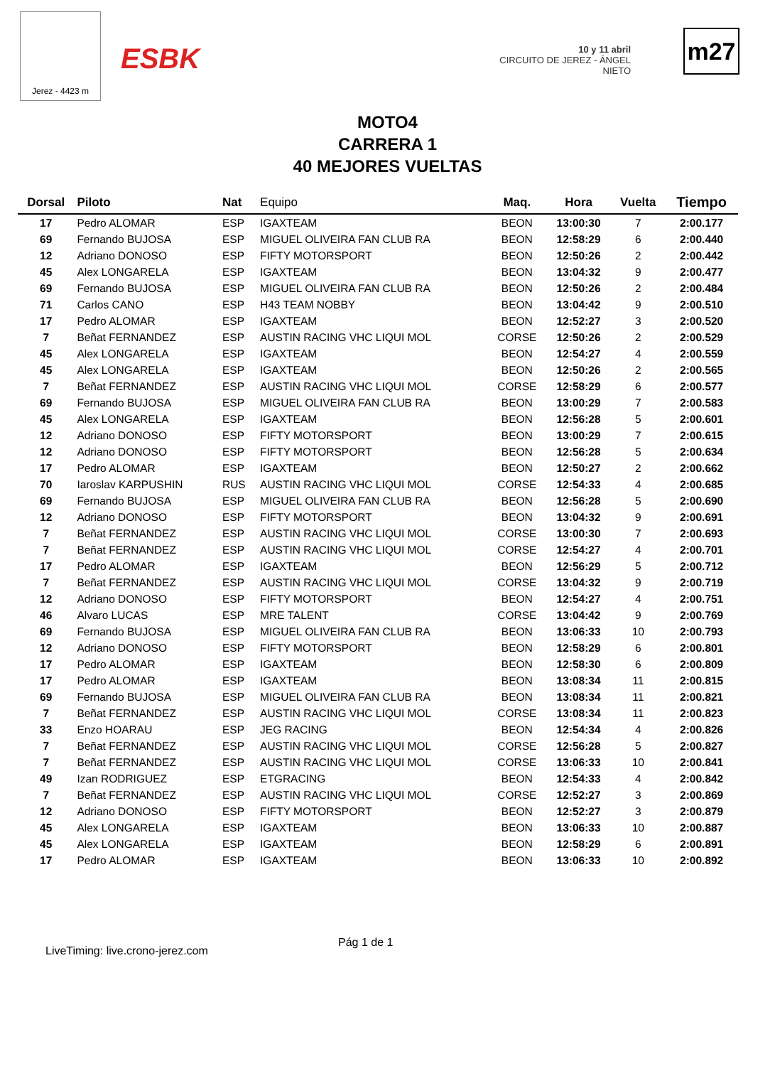Jerez - 4423 m
ESBK
10 y 11 abril
CIRCUITO DE JEREZ - ÁNGEL NIETO
m27
MOTO4
CARRERA 1
40 MEJORES VUELTAS
| Dorsal | Piloto | Nat | Equipo | Maq. | Hora | Vuelta | Tiempo |
| --- | --- | --- | --- | --- | --- | --- | --- |
| 17 | Pedro ALOMAR | ESP | IGAXTEAM | BEON | 13:00:30 | 7 | 2:00.177 |
| 69 | Fernando BUJOSA | ESP | MIGUEL OLIVEIRA FAN CLUB RA | BEON | 12:58:29 | 6 | 2:00.440 |
| 12 | Adriano DONOSO | ESP | FIFTY MOTORSPORT | BEON | 12:50:26 | 2 | 2:00.442 |
| 45 | Alex LONGARELA | ESP | IGAXTEAM | BEON | 13:04:32 | 9 | 2:00.477 |
| 69 | Fernando BUJOSA | ESP | MIGUEL OLIVEIRA FAN CLUB RA | BEON | 12:50:26 | 2 | 2:00.484 |
| 71 | Carlos CANO | ESP | H43 TEAM NOBBY | BEON | 13:04:42 | 9 | 2:00.510 |
| 17 | Pedro ALOMAR | ESP | IGAXTEAM | BEON | 12:52:27 | 3 | 2:00.520 |
| 7 | Beñat FERNANDEZ | ESP | AUSTIN RACING VHC LIQUI MOL | CORSE | 12:50:26 | 2 | 2:00.529 |
| 45 | Alex LONGARELA | ESP | IGAXTEAM | BEON | 12:54:27 | 4 | 2:00.559 |
| 45 | Alex LONGARELA | ESP | IGAXTEAM | BEON | 12:50:26 | 2 | 2:00.565 |
| 7 | Beñat FERNANDEZ | ESP | AUSTIN RACING VHC LIQUI MOL | CORSE | 12:58:29 | 6 | 2:00.577 |
| 69 | Fernando BUJOSA | ESP | MIGUEL OLIVEIRA FAN CLUB RA | BEON | 13:00:29 | 7 | 2:00.583 |
| 45 | Alex LONGARELA | ESP | IGAXTEAM | BEON | 12:56:28 | 5 | 2:00.601 |
| 12 | Adriano DONOSO | ESP | FIFTY MOTORSPORT | BEON | 13:00:29 | 7 | 2:00.615 |
| 12 | Adriano DONOSO | ESP | FIFTY MOTORSPORT | BEON | 12:56:28 | 5 | 2:00.634 |
| 17 | Pedro ALOMAR | ESP | IGAXTEAM | BEON | 12:50:27 | 2 | 2:00.662 |
| 70 | Iaroslav KARPUSHIN | RUS | AUSTIN RACING VHC LIQUI MOL | CORSE | 12:54:33 | 4 | 2:00.685 |
| 69 | Fernando BUJOSA | ESP | MIGUEL OLIVEIRA FAN CLUB RA | BEON | 12:56:28 | 5 | 2:00.690 |
| 12 | Adriano DONOSO | ESP | FIFTY MOTORSPORT | BEON | 13:04:32 | 9 | 2:00.691 |
| 7 | Beñat FERNANDEZ | ESP | AUSTIN RACING VHC LIQUI MOL | CORSE | 13:00:30 | 7 | 2:00.693 |
| 7 | Beñat FERNANDEZ | ESP | AUSTIN RACING VHC LIQUI MOL | CORSE | 12:54:27 | 4 | 2:00.701 |
| 17 | Pedro ALOMAR | ESP | IGAXTEAM | BEON | 12:56:29 | 5 | 2:00.712 |
| 7 | Beñat FERNANDEZ | ESP | AUSTIN RACING VHC LIQUI MOL | CORSE | 13:04:32 | 9 | 2:00.719 |
| 12 | Adriano DONOSO | ESP | FIFTY MOTORSPORT | BEON | 12:54:27 | 4 | 2:00.751 |
| 46 | Alvaro LUCAS | ESP | MRE TALENT | CORSE | 13:04:42 | 9 | 2:00.769 |
| 69 | Fernando BUJOSA | ESP | MIGUEL OLIVEIRA FAN CLUB RA | BEON | 13:06:33 | 10 | 2:00.793 |
| 12 | Adriano DONOSO | ESP | FIFTY MOTORSPORT | BEON | 12:58:29 | 6 | 2:00.801 |
| 17 | Pedro ALOMAR | ESP | IGAXTEAM | BEON | 12:58:30 | 6 | 2:00.809 |
| 17 | Pedro ALOMAR | ESP | IGAXTEAM | BEON | 13:08:34 | 11 | 2:00.815 |
| 69 | Fernando BUJOSA | ESP | MIGUEL OLIVEIRA FAN CLUB RA | BEON | 13:08:34 | 11 | 2:00.821 |
| 7 | Beñat FERNANDEZ | ESP | AUSTIN RACING VHC LIQUI MOL | CORSE | 13:08:34 | 11 | 2:00.823 |
| 33 | Enzo HOARAU | ESP | JEG RACING | BEON | 12:54:34 | 4 | 2:00.826 |
| 7 | Beñat FERNANDEZ | ESP | AUSTIN RACING VHC LIQUI MOL | CORSE | 12:56:28 | 5 | 2:00.827 |
| 7 | Beñat FERNANDEZ | ESP | AUSTIN RACING VHC LIQUI MOL | CORSE | 13:06:33 | 10 | 2:00.841 |
| 49 | Izan RODRIGUEZ | ESP | ETGRACING | BEON | 12:54:33 | 4 | 2:00.842 |
| 7 | Beñat FERNANDEZ | ESP | AUSTIN RACING VHC LIQUI MOL | CORSE | 12:52:27 | 3 | 2:00.869 |
| 12 | Adriano DONOSO | ESP | FIFTY MOTORSPORT | BEON | 12:52:27 | 3 | 2:00.879 |
| 45 | Alex LONGARELA | ESP | IGAXTEAM | BEON | 13:06:33 | 10 | 2:00.887 |
| 45 | Alex LONGARELA | ESP | IGAXTEAM | BEON | 12:58:29 | 6 | 2:00.891 |
| 17 | Pedro ALOMAR | ESP | IGAXTEAM | BEON | 13:06:33 | 10 | 2:00.892 |
Pág 1 de 1
LiveTiming: live.crono-jerez.com